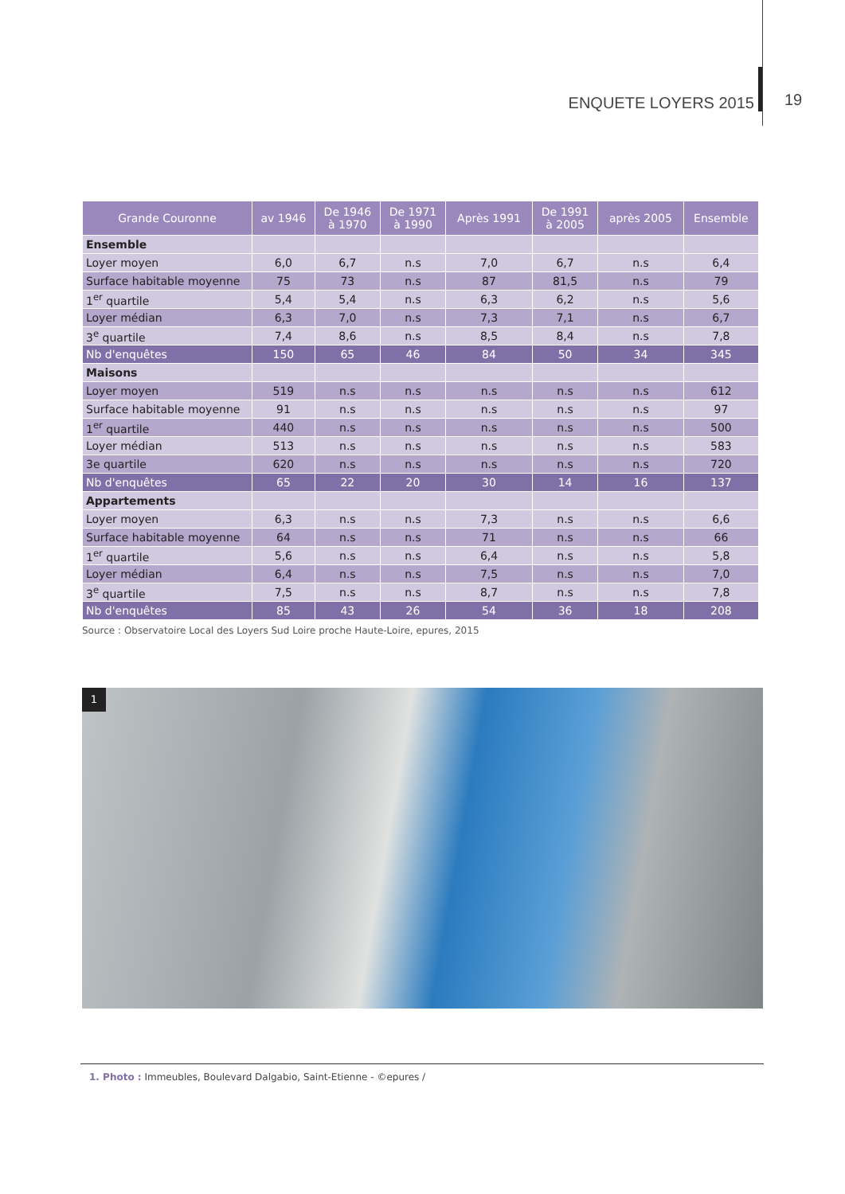ENQUETE LOYERS 2015 19
| Grande Couronne | av 1946 | De 1946 à 1970 | De 1971 à 1990 | Après 1991 | De 1991 à 2005 | après 2005 | Ensemble |
| --- | --- | --- | --- | --- | --- | --- | --- |
| Ensemble | | | | | | | |
| Loyer moyen | 6,0 | 6,7 | n.s | 7,0 | 6,7 | n.s | 6,4 |
| Surface habitable moyenne | 75 | 73 | n.s | 87 | 81,5 | n.s | 79 |
| 1<sup>er</sup> quartile | 5,4 | 5,4 | n.s | 6,3 | 6,2 | n.s | 5,6 |
| Loyer médian | 6,3 | 7,0 | n.s | 7,3 | 7,1 | n.s | 6,7 |
| 3<sup>e</sup> quartile | 7,4 | 8,6 | n.s | 8,5 | 8,4 | n.s | 7,8 |
| Nb d'enquêtes | 150 | 65 | 46 | 84 | 50 | 34 | 345 |
| Maisons | | | | | | | |
| Loyer moyen | 519 | n.s | n.s | n.s | n.s | n.s | 612 |
| Surface habitable moyenne | 91 | n.s | n.s | n.s | n.s | n.s | 97 |
| 1<sup>er</sup> quartile | 440 | n.s | n.s | n.s | n.s | n.s | 500 |
| Loyer médian | 513 | n.s | n.s | n.s | n.s | n.s | 583 |
| 3e quartile | 620 | n.s | n.s | n.s | n.s | n.s | 720 |
| Nb d'enquêtes | 65 | 22 | 20 | 30 | 14 | 16 | 137 |
| Appartements | | | | | | | |
| Loyer moyen | 6,3 | n.s | n.s | 7,3 | n.s | n.s | 6,6 |
| Surface habitable moyenne | 64 | n.s | n.s | 71 | n.s | n.s | 66 |
| 1<sup>er</sup> quartile | 5,6 | n.s | n.s | 6,4 | n.s | n.s | 5,8 |
| Loyer médian | 6,4 | n.s | n.s | 7,5 | n.s | n.s | 7,0 |
| 3<sup>e</sup> quartile | 7,5 | n.s | n.s | 8,7 | n.s | n.s | 7,8 |
| Nb d'enquêtes | 85 | 43 | 26 | 54 | 36 | 18 | 208 |
Source : Observatoire Local des Loyers Sud Loire proche Haute-Loire, epures, 2015
1
1. Photo : Immeubles, Boulevard Dalgabio, Saint-Etienne - ©epures /